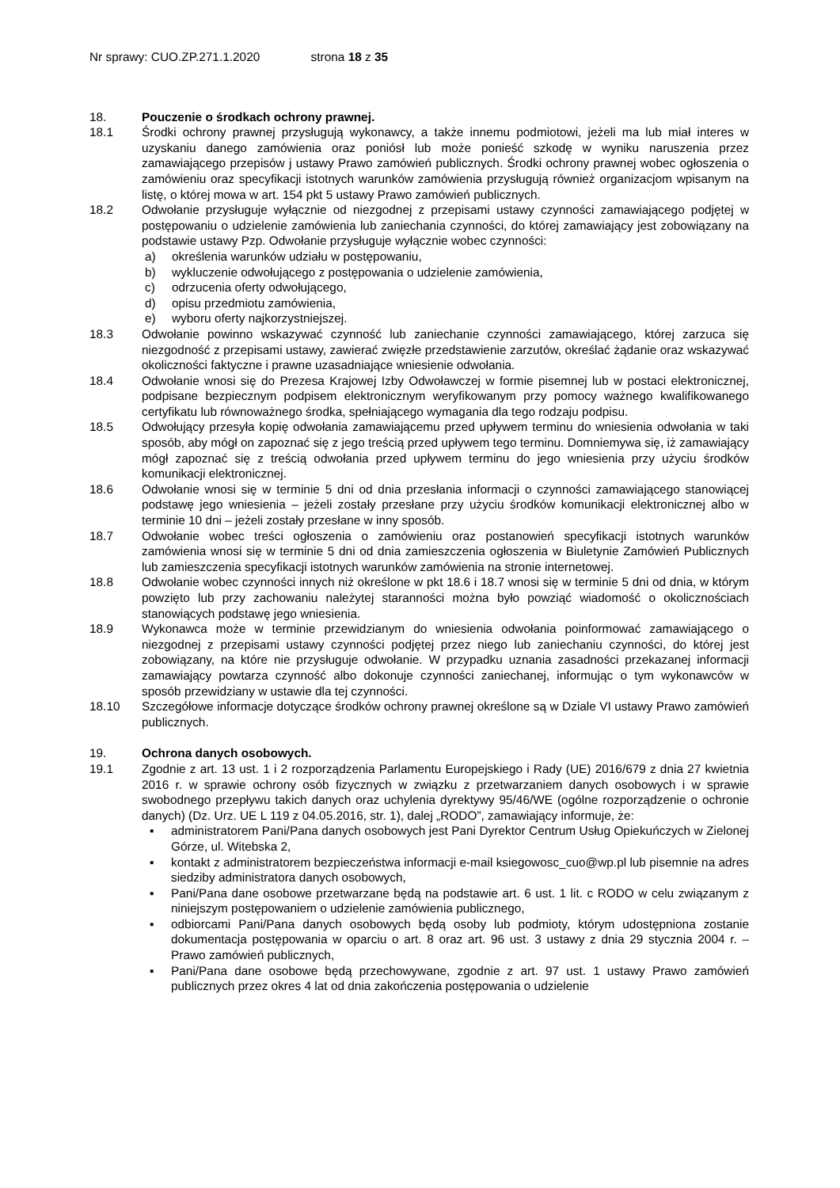Nr sprawy: CUO.ZP.271.1.2020 strona 18 z 35
18. Pouczenie o środkach ochrony prawnej.
18.1 Środki ochrony prawnej przysługują wykonawcy, a także innemu podmiotowi, jeżeli ma lub miał interes w uzyskaniu danego zamówienia oraz poniósł lub może ponieść szkodę w wyniku naruszenia przez zamawiającego przepisów j ustawy Prawo zamówień publicznych. Środki ochrony prawnej wobec ogłoszenia o zamówieniu oraz specyfikacji istotnych warunków zamówienia przysługują również organizacjom wpisanym na listę, o której mowa w art. 154 pkt 5 ustawy Prawo zamówień publicznych.
18.2 Odwołanie przysługuje wyłącznie od niezgodnej z przepisami ustawy czynności zamawiającego podjętej w postępowaniu o udzielenie zamówienia lub zaniechania czynności, do której zamawiający jest zobowiązany na podstawie ustawy Pzp. Odwołanie przysługuje wyłącznie wobec czynności:
a) określenia warunków udziału w postępowaniu,
b) wykluczenie odwołującego z postępowania o udzielenie zamówienia,
c) odrzucenia oferty odwołującego,
d) opisu przedmiotu zamówienia,
e) wyboru oferty najkorzystniejszej.
18.3 Odwołanie powinno wskazywać czynność lub zaniechanie czynności zamawiającego, której zarzuca się niezgodność z przepisami ustawy, zawierać zwięzłe przedstawienie zarzutów, określać żądanie oraz wskazywać okoliczności faktyczne i prawne uzasadniające wniesienie odwołania.
18.4 Odwołanie wnosi się do Prezesa Krajowej Izby Odwoławczej w formie pisemnej lub w postaci elektronicznej, podpisane bezpiecznym podpisem elektronicznym weryfikowanym przy pomocy ważnego kwalifikowanego certyfikatu lub równoważnego środka, spełniającego wymagania dla tego rodzaju podpisu.
18.5 Odwołujący przesyła kopię odwołania zamawiającemu przed upływem terminu do wniesienia odwołania w taki sposób, aby mógł on zapoznać się z jego treścią przed upływem tego terminu. Domniemywa się, iż zamawiający mógł zapoznać się z treścią odwołania przed upływem terminu do jego wniesienia przy użyciu środków komunikacji elektronicznej.
18.6 Odwołanie wnosi się w terminie 5 dni od dnia przesłania informacji o czynności zamawiającego stanowiącej podstawę jego wniesienia – jeżeli zostały przesłane przy użyciu środków komunikacji elektronicznej albo w terminie 10 dni – jeżeli zostały przesłane w inny sposób.
18.7 Odwołanie wobec treści ogłoszenia o zamówieniu oraz postanowień specyfikacji istotnych warunków zamówienia wnosi się w terminie 5 dni od dnia zamieszczenia ogłoszenia w Biuletynie Zamówień Publicznych lub zamieszczenia specyfikacji istotnych warunków zamówienia na stronie internetowej.
18.8 Odwołanie wobec czynności innych niż określone w pkt 18.6 i 18.7 wnosi się w terminie 5 dni od dnia, w którym powzięto lub przy zachowaniu należytej staranności można było powziąć wiadomość o okolicznościach stanowiących podstawę jego wniesienia.
18.9 Wykonawca może w terminie przewidzianym do wniesienia odwołania poinformować zamawiającego o niezgodnej z przepisami ustawy czynności podjętej przez niego lub zaniechaniu czynności, do której jest zobowiązany, na które nie przysługuje odwołanie. W przypadku uznania zasadności przekazanej informacji zamawiający powtarza czynność albo dokonuje czynności zaniechanej, informując o tym wykonawców w sposób przewidziany w ustawie dla tej czynności.
18.10 Szczegółowe informacje dotyczące środków ochrony prawnej określone są w Dziale VI ustawy Prawo zamówień publicznych.
19. Ochrona danych osobowych.
19.1 Zgodnie z art. 13 ust. 1 i 2 rozporządzenia Parlamentu Europejskiego i Rady (UE) 2016/679 z dnia 27 kwietnia 2016 r. w sprawie ochrony osób fizycznych w związku z przetwarzaniem danych osobowych i w sprawie swobodnego przepływu takich danych oraz uchylenia dyrektywy 95/46/WE (ogólne rozporządzenie o ochronie danych) (Dz. Urz. UE L 119 z 04.05.2016, str. 1), dalej „RODO”, zamawiający informuje, że:
▪ administratorem Pani/Pana danych osobowych jest Pani Dyrektor Centrum Usług Opiekuńczych w Zielonej Górze, ul. Witebska 2,
▪ kontakt z administratorem bezpieczeństwa informacji e-mail ksiegowosc_cuo@wp.pl lub pisemnie na adres siedziby administratora danych osobowych,
▪ Pani/Pana dane osobowe przetwarzane będą na podstawie art. 6 ust. 1 lit. c RODO w celu związanym z niniejszym postępowaniem o udzielenie zamówienia publicznego,
▪ odbiorcami Pani/Pana danych osobowych będą osoby lub podmioty, którym udostępniona zostanie dokumentacja postępowania w oparciu o art. 8 oraz art. 96 ust. 3 ustawy z dnia 29 stycznia 2004 r. – Prawo zamówień publicznych,
▪ Pani/Pana dane osobowe będą przechowywane, zgodnie z art. 97 ust. 1 ustawy Prawo zamówień publicznych przez okres 4 lat od dnia zakończenia postępowania o udzielenie